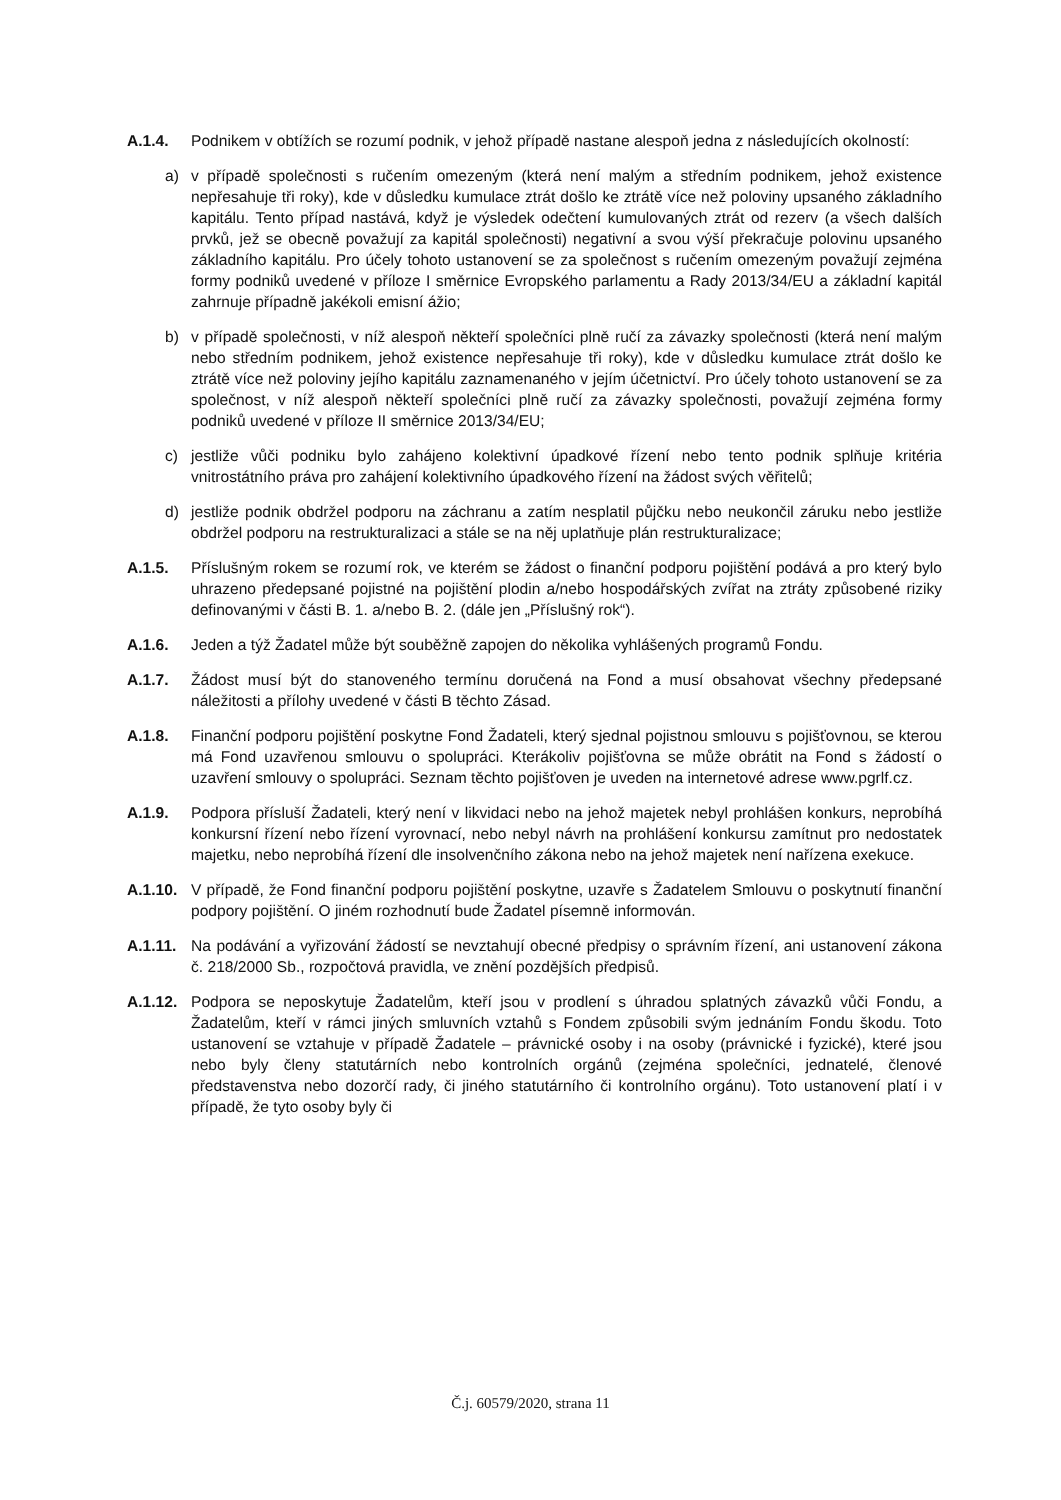A.1.4. Podnikem v obtížích se rozumí podnik, v jehož případě nastane alespoň jedna z následujících okolností:
a) v případě společnosti s ručením omezeným (která není malým a středním podnikem, jehož existence nepřesahuje tři roky), kde v důsledku kumulace ztrát došlo ke ztrátě více než poloviny upsaného základního kapitálu. Tento případ nastává, když je výsledek odečtení kumulovaných ztrát od rezerv (a všech dalších prvků, jež se obecně považují za kapitál společnosti) negativní a svou výší překračuje polovinu upsaného základního kapitálu. Pro účely tohoto ustanovení se za společnost s ručením omezeným považují zejména formy podniků uvedené v příloze I směrnice Evropského parlamentu a Rady 2013/34/EU a základní kapitál zahrnuje případně jakékoli emisní ážio;
b) v případě společnosti, v níž alespoň někteří společníci plně ručí za závazky společnosti (která není malým nebo středním podnikem, jehož existence nepřesahuje tři roky), kde v důsledku kumulace ztrát došlo ke ztrátě více než poloviny jejího kapitálu zaznamenaného v jejím účetnictví. Pro účely tohoto ustanovení se za společnost, v níž alespoň někteří společníci plně ručí za závazky společnosti, považují zejména formy podniků uvedené v příloze II směrnice 2013/34/EU;
c) jestliže vůči podniku bylo zahájeno kolektivní úpadkové řízení nebo tento podnik splňuje kritéria vnitrostátního práva pro zahájení kolektivního úpadkového řízení na žádost svých věřitelů;
d) jestliže podnik obdržel podporu na záchranu a zatím nesplatil půjčku nebo neukončil záruku nebo jestliže obdržel podporu na restrukturalizaci a stále se na něj uplatňuje plán restrukturalizace;
A.1.5. Příslušným rokem se rozumí rok, ve kterém se žádost o finanční podporu pojištění podává a pro který bylo uhrazeno předepsané pojistné na pojištění plodin a/nebo hospodářských zvířat na ztráty způsobené riziky definovanými v části B. 1. a/nebo B. 2. (dále jen „Příslušný rok“).
A.1.6. Jeden a týž Žadatel může být souběžně zapojen do několika vyhlášených programů Fondu.
A.1.7. Žádost musí být do stanoveného termínu doručená na Fond a musí obsahovat všechny předepsané náležitosti a přílohy uvedené v části B těchto Zásad.
A.1.8. Finanční podporu pojištění poskytne Fond Žadateli, který sjednal pojistnou smlouvu s pojišťovnou, se kterou má Fond uzavřenou smlouvu o spolupráci. Kterákoliv pojišťovna se může obrátit na Fond s žádostí o uzavření smlouvy o spolupráci. Seznam těchto pojišťoven je uveden na internetové adrese www.pgrlf.cz.
A.1.9. Podpora přísluší Žadateli, který není v likvidaci nebo na jehož majetek nebyl prohlášen konkurs, neprobíhá konkursní řízení nebo řízení vyrovnací, nebo nebyl návrh na prohlášení konkursu zamítnut pro nedostatek majetku, nebo neprobíhá řízení dle insolvenčního zákona nebo na jehož majetek není nařízena exekuce.
A.1.10.
V případě, že Fond finanční podporu pojištění poskytne, uzavře s Žadatelem Smlouvu o poskytnutí finanční podpory pojištění. O jiném rozhodnutí bude Žadatel písemně informován.
A.1.11.
Na podávání a vyřizování žádostí se nevztahují obecné předpisy o správním řízení, ani ustanovení zákona č. 218/2000 Sb., rozpočtová pravidla, ve znění pozdějších předpisů.
A.1.12.
Podpora se neposkytuje Žadatelům, kteří jsou v prodlení s úhradou splatných závazků vůči Fondu, a Žadatelům, kteří v rámci jiných smluvních vztahů s Fondem způsobili svým jednáním Fondu škodu. Toto ustanovení se vztahuje v případě Žadatele – právnické osoby i na osoby (právnické i fyzické), které jsou nebo byly členy statutárních nebo kontrolních orgánů (zejména společníci, jednatelé, členové představenstva nebo dozorčí rady, či jiného statutárního či kontrolního orgánu). Toto ustanovení platí i v případě, že tyto osoby byly či
Č.j. 60579/2020, strana 11